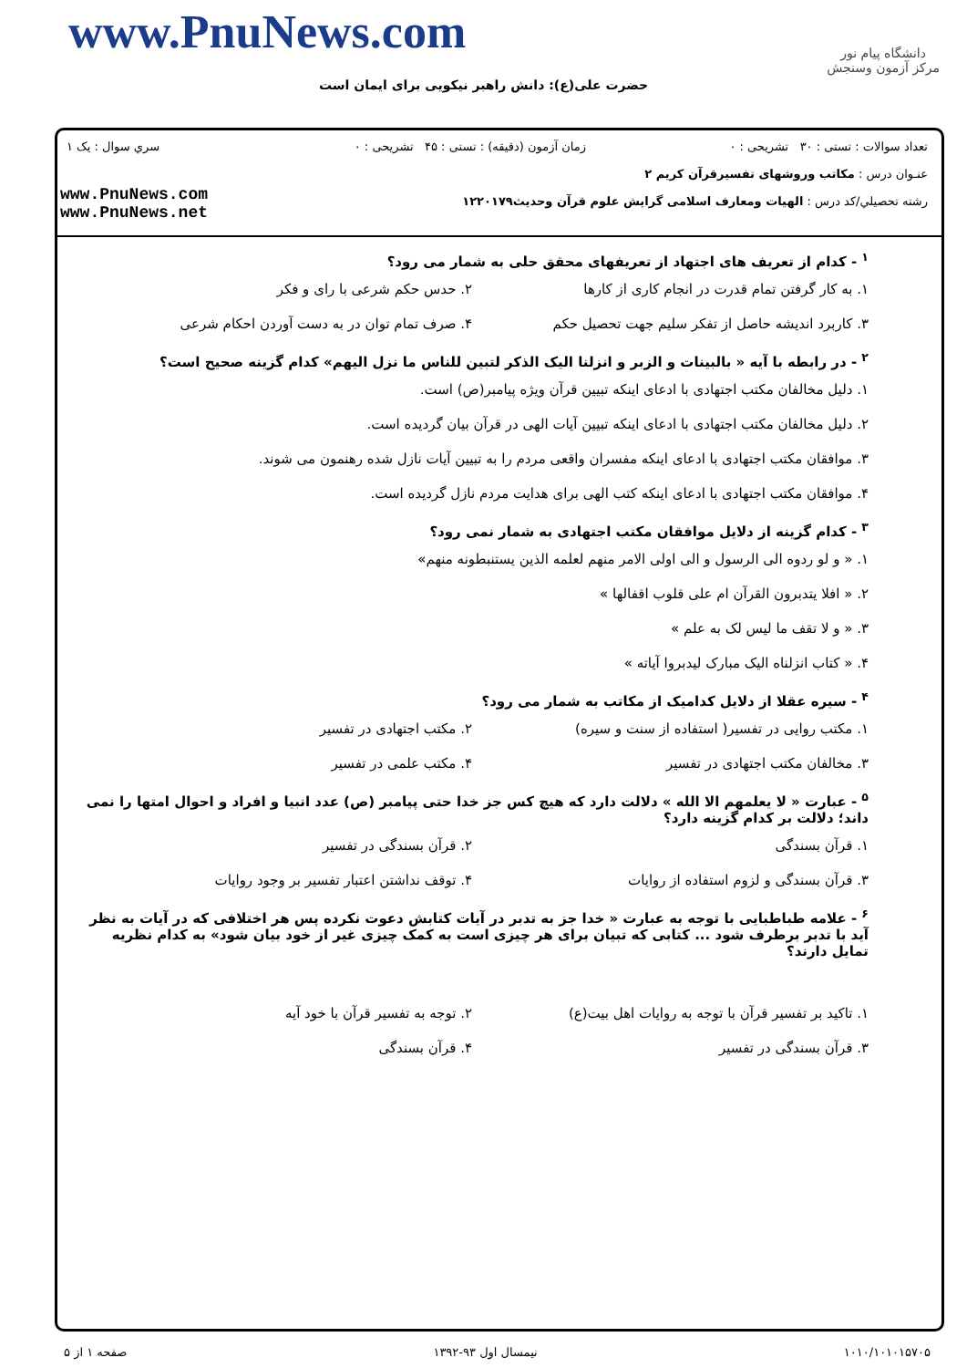دانشگاه پیام نور
مرکز آزمون وسنجش
www.PnuNews.com
حضرت علی(ع): دانش راهبر نیکویی برای ایمان است
تعداد سوالات : تستی : ۳۰ تشریحی : ۰
زمان آزمون (دقیقه) : تستی : ۴۵ تشریحی : ۰
سري سوال : یک ۱
عنـوان درس : مکاتب وروشهای تفسیرقرآن کریم ۲
رشته تحصيلي/کد درس : الهیات ومعارف اسلامی گرایش علوم قرآن وحدیث۱۲۲۰۱۷۹
www.PnuNews.com
www.PnuNews.net
<sup>۱</sup> - کدام از تعریف های اجتهاد از تعریفهای محقق حلی به شمار می رود؟
۱. به کار گرفتن تمام قدرت در انجام کاری از کارها ۲. حدس حکم شرعی با رای و فکر
۳. کاربرد اندیشه حاصل از تفکر سلیم جهت تحصیل حکم ۴. صرف تمام توان در به دست آوردن احکام شرعی
<sup>۲</sup> - در رابطه با آیه « بالبینات و الزبر و انزلنا الیک الذکر لتبین للناس ما نزل الیهم» کدام گزینه صحیح است؟
۱. دلیل مخالفان مکتب اجتهادی با ادعای اینکه تبیین قرآن ویژه پیامبر(ص) است.
۲. دلیل مخالفان مکتب اجتهادی با ادعای اینکه تبیین آیات الهی در قرآن بیان گردیده است.
۳. موافقان مکتب اجتهادی با ادعای اینکه مفسران واقعی مردم را به تبیین آیات نازل شده رهنمون می شوند.
۴. موافقان مکتب اجتهادی با ادعای اینکه کتب الهی برای هدایت مردم نازل گردیده است.
<sup>۳</sup> - کدام گزینه از دلایل موافقان مکتب اجتهادی به شمار نمی رود؟
۱. « و لو ردوه الی الرسول و الی اولی الامر منهم لعلمه الذین یستنبطونه منهم»
۲. « افلا یتدبرون القرآن ام علی قلوب اقفالها »
۳. « و لا تقف ما لیس لک به علم »
۴. « کتاب انزلناه الیک مبارک لیدبروا آیاته »
<sup>۴</sup> - سیره عقلا از دلایل کدامیک از مکاتب به شمار می رود؟
۱. مکتب روایی در تفسیر( استفاده از سنت و سیره) ۲. مکتب اجتهادی در تفسیر
۳. مخالفان مکتب اجتهادی در تفسیر ۴. مکتب علمی در تفسیر
<sup>۵</sup> - عبارت « لا یعلمهم الا الله » دلالت دارد که هیچ کس جز خدا حتی پیامبر (ص) عدد انبیا و افراد و احوال امتها را نمی داند؛ دلالت بر کدام گزینه دارد؟
۱. قرآن بسندگی ۲. قرآن بسندگی در تفسیر
۳. قرآن بسندگی و لزوم استفاده از روایات ۴. توقف نداشتن اعتبار تفسیر بر وجود روایات
<sup>۶</sup> - علامه طباطبایی با توجه به عبارت « خدا جز به تدبر در آیات کتابش دعوت نکرده پس هر اختلافی که در آیات به نظر آید با تدبر برطرف شود ... کتابی که تبیان برای هر چیزی است به کمک چیزی غیر از خود بیان شود» به کدام نظریه تمایل دارند؟
۱. تاکید بر تفسیر قرآن با توجه به روایات اهل بیت(ع) ۲. توجه به تفسیر قرآن با خود آیه
۳. قرآن بسندگی در تفسیر ۴. قرآن بسندگی
۱۰۱۰/۱۰۱۰۱۵۷۰۵ نیمسال اول ۹۳-۱۳۹۲ صفحه ۱ از ۵